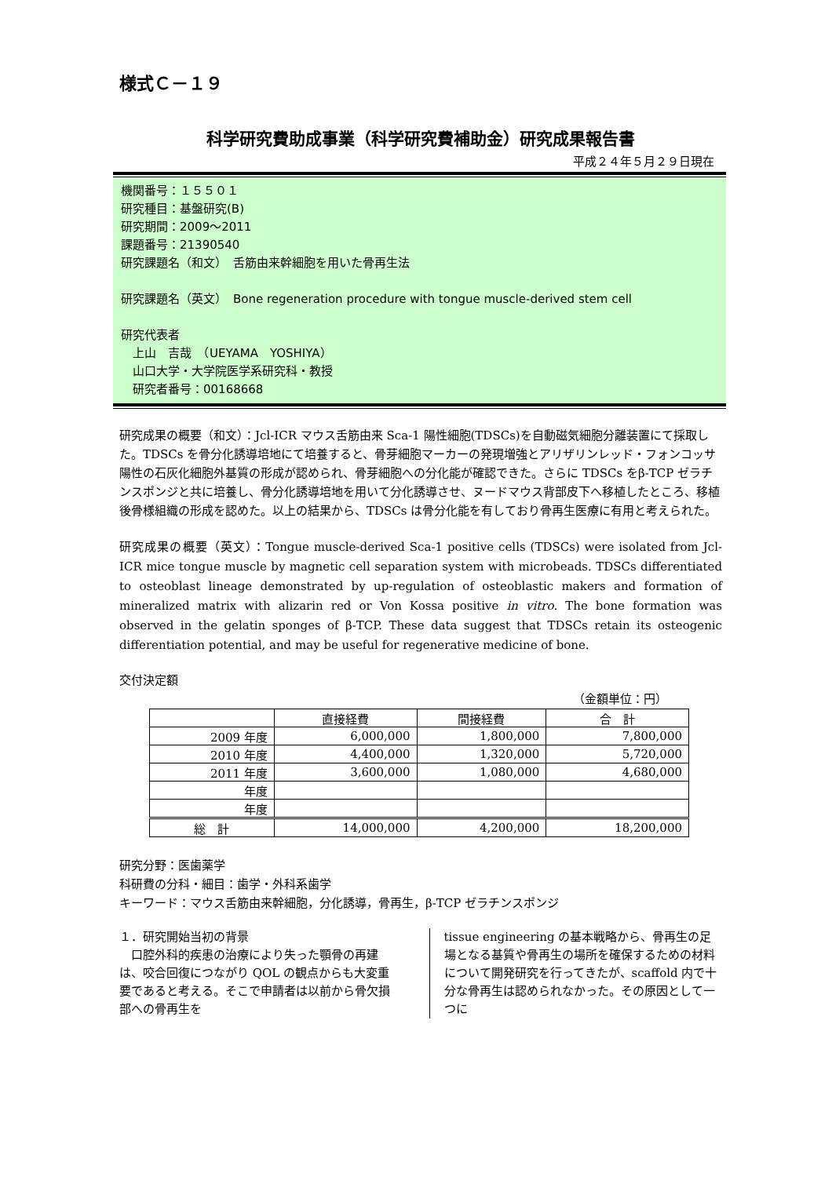様式Ｃ－１９
科学研究費助成事業（科学研究費補助金）研究成果報告書
平成２４年５月２９日現在
機関番号：１５５０１
研究種目：基盤研究(B)
研究期間：2009～2011
課題番号：21390540
研究課題名（和文）　舌筋由来幹細胞を用いた骨再生法
研究課題名（英文）　Bone regeneration procedure with tongue muscle-derived stem cell
研究代表者
　上山　吉哉　（UEYAMA　YOSHIYA）
　山口大学・大学院医学系研究科・教授
　研究者番号：00168668
研究成果の概要（和文）：Jcl-ICR マウス舌筋由来 Sca-1 陽性細胞(TDSCs)を自動磁気細胞分離装置にて採取した。TDSCs を骨分化誘導培地にて培養すると、骨芽細胞マーカーの発現増強とアリザリンレッド・フォンコッサ陽性の石灰化細胞外基質の形成が認められ、骨芽細胞への分化能が確認できた。さらに TDSCs をβ-TCP ゼラチンスポンジと共に培養し、骨分化誘導培地を用いて分化誘導させ、ヌードマウス背部皮下へ移植したところ、移植後骨様組織の形成を認めた。以上の結果から、TDSCs は骨分化能を有しており骨再生医療に有用と考えられた。
研究成果の概要（英文）：Tongue muscle-derived Sca-1 positive cells (TDSCs) were isolated from Jcl-ICR mice tongue muscle by magnetic cell separation system with microbeads. TDSCs differentiated to osteoblast lineage demonstrated by up-regulation of osteoblastic makers and formation of mineralized matrix with alizarin red or Von Kossa positive in vitro. The bone formation was observed in the gelatin sponges of β-TCP. These data suggest that TDSCs retain its osteogenic differentiation potential, and may be useful for regenerative medicine of bone.
交付決定額
（金額単位：円）
| | 直接経費 | 間接経費 | 合 計 |
| --- | --- | --- | --- |
| 2009 年度 | 6,000,000 | 1,800,000 | 7,800,000 |
| 2010 年度 | 4,400,000 | 1,320,000 | 5,720,000 |
| 2011 年度 | 3,600,000 | 1,080,000 | 4,680,000 |
| 年度 | | | |
| 年度 | | | |
| 総 計 | 14,000,000 | 4,200,000 | 18,200,000 |
研究分野：医歯薬学
科研費の分科・細目：歯学・外科系歯学
キーワード：マウス舌筋由来幹細胞，分化誘導，骨再生，β-TCP ゼラチンスポンジ
１．研究開始当初の背景
　口腔外科的疾患の治療により失った顎骨の再建は、咬合回復につながり QOL の観点からも大変重要であると考える。そこで申請者は以前から骨欠損部への骨再生を
tissue engineering の基本戦略から、骨再生の足場となる基質や骨再生の場所を確保するための材料について開発研究を行ってきたが、scaffold 内で十分な骨再生は認められなかった。その原因として一つに